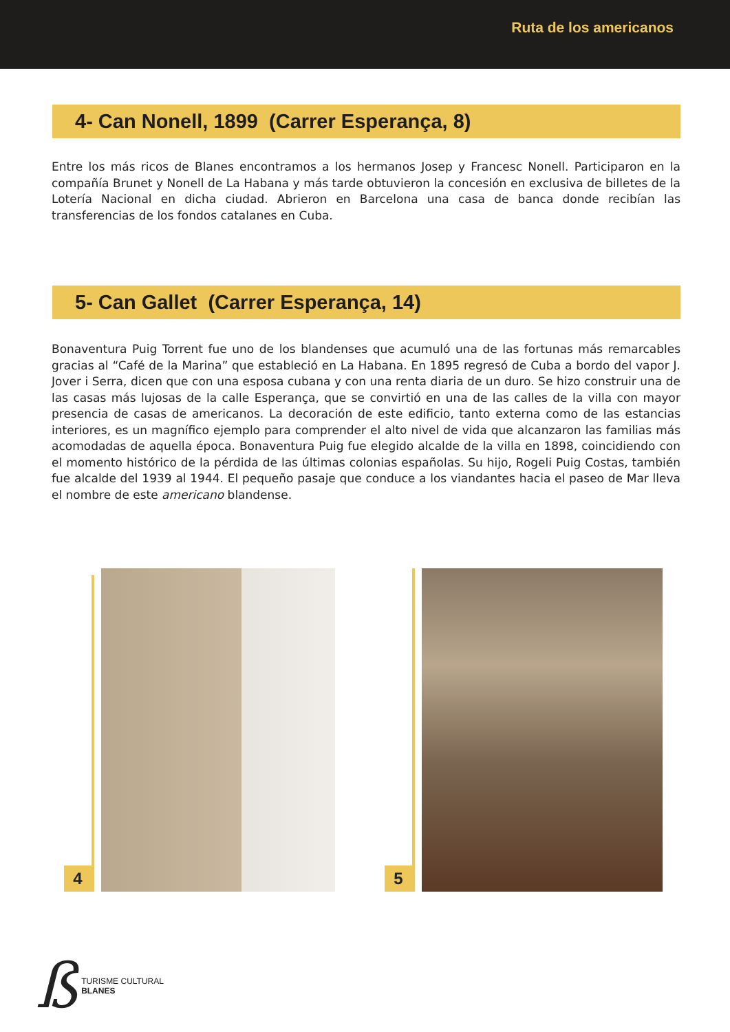Ruta de los americanos
4- Can Nonell, 1899 (Carrer Esperança, 8)
Entre los más ricos de Blanes encontramos a los hermanos Josep y Francesc Nonell. Participaron en la compañía Brunet y Nonell de La Habana y más tarde obtuvieron la concesión en exclusiva de billetes de la Lotería Nacional en dicha ciudad. Abrieron en Barcelona una casa de banca donde recibían las transferencias de los fondos catalanes en Cuba.
5- Can Gallet (Carrer Esperança, 14)
Bonaventura Puig Torrent fue uno de los blandenses que acumuló una de las fortunas más remarcables gracias al “Café de la Marina” que estableció en La Habana. En 1895 regresó de Cuba a bordo del vapor J. Jover i Serra, dicen que con una esposa cubana y con una renta diaria de un duro. Se hizo construir una de las casas más lujosas de la calle Esperança, que se convirtió en una de las calles de la villa con mayor presencia de casas de americanos. La decoración de este edificio, tanto externa como de las estancias interiores, es un magnífico ejemplo para comprender el alto nivel de vida que alcanzaron las familias más acomodadas de aquella época. Bonaventura Puig fue elegido alcalde de la villa en 1898, coincidiendo con el momento histórico de la pérdida de las últimas colonias españolas. Su hijo, Rogeli Puig Costas, también fue alcalde del 1939 al 1944. El pequeño pasaje que conduce a los viandantes hacia el paseo de Mar lleva el nombre de este americano blandense.
4 5
ß
TURISME CULTURAL
BLANES